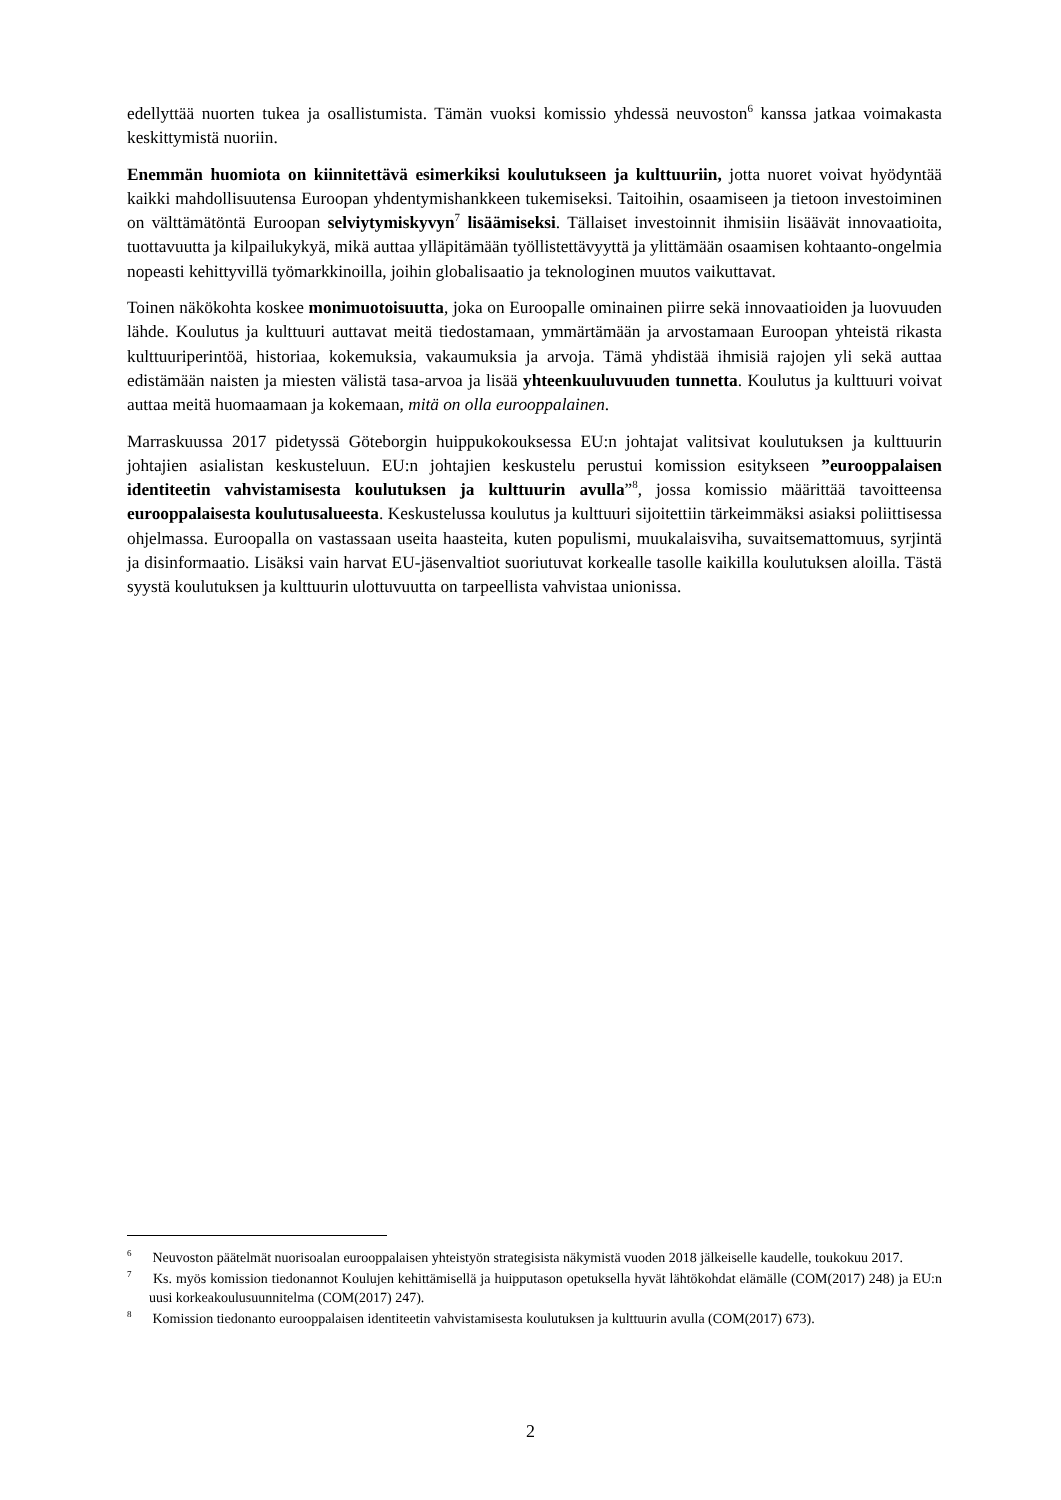edellyttää nuorten tukea ja osallistumista. Tämän vuoksi komissio yhdessä neuvoston<sup>6</sup> kanssa jatkaa voimakasta keskittymistä nuoriin.
Enemmän huomiota on kiinnitettävä esimerkiksi koulutukseen ja kulttuuriin, jotta nuoret voivat hyödyntää kaikki mahdollisuutensa Euroopan yhdentymishankkeen tukemiseksi. Taitoihin, osaamiseen ja tietoon investoiminen on välttämätöntä Euroopan selviytymiskyvyn<sup>7</sup> lisäämiseksi. Tällaiset investoinnit ihmisiin lisäävät innovaatioita, tuottavuutta ja kilpailukykyä, mikä auttaa ylläpitämään työllistettävyyttä ja ylittämään osaamisen kohtaanto-ongelmia nopeasti kehittyvillä työmarkkinoilla, joihin globalisaatio ja teknologinen muutos vaikuttavat.
Toinen näkökohta koskee monimuotoisuutta, joka on Euroopalle ominainen piirre sekä innovaatioiden ja luovuuden lähde. Koulutus ja kulttuuri auttavat meitä tiedostamaan, ymmärtämään ja arvostamaan Euroopan yhteistä rikasta kulttuuriperintöä, historiaa, kokemuksia, vakaumuksia ja arvoja. Tämä yhdistää ihmisiä rajojen yli sekä auttaa edistämään naisten ja miesten välistä tasa-arvoa ja lisää yhteenkuuluvuuden tunnetta. Koulutus ja kulttuuri voivat auttaa meitä huomaamaan ja kokemaan, mitä on olla eurooppalainen.
Marraskuussa 2017 pidetyssä Göteborgin huippukokouksessa EU:n johtajat valitsivat koulutuksen ja kulttuurin johtajien asialistan keskusteluun. EU:n johtajien keskustelu perustui komission esitykseen ”eurooppalaisen identiteetin vahvistamisesta koulutuksen ja kulttuurin avulla”<sup>8</sup>, jossa komissio määrittää tavoitteensa eurooppalaisesta koulutusalueesta. Keskustelussa koulutus ja kulttuuri sijoitettiin tärkeimmäksi asiaksi poliittisessa ohjelmassa. Euroopalla on vastassaan useita haasteita, kuten populismi, muukalaisviha, suvaitsemattomuus, syrjintä ja disinformaatio. Lisäksi vain harvat EU-jäsenvaltiot suoriutuvat korkealle tasolle kaikilla koulutuksen aloilla. Tästä syystä koulutuksen ja kulttuurin ulottuvuutta on tarpeellista vahvistaa unionissa.
<sup>6</sup> Neuvoston päätelmät nuorisoalan eurooppalaisen yhteistyön strategisista näkymistä vuoden 2018 jälkeiselle kaudelle, toukokuu 2017.
<sup>7</sup> Ks. myös komission tiedonannot Koulujen kehittämisellä ja huipputason opetuksella hyvät lähtökohdat elämälle (COM(2017) 248) ja EU:n uusi korkeakoulusuunnitelma (COM(2017) 247).
<sup>8</sup> Komission tiedonanto eurooppalaisen identiteetin vahvistamisesta koulutuksen ja kulttuurin avulla (COM(2017) 673).
2